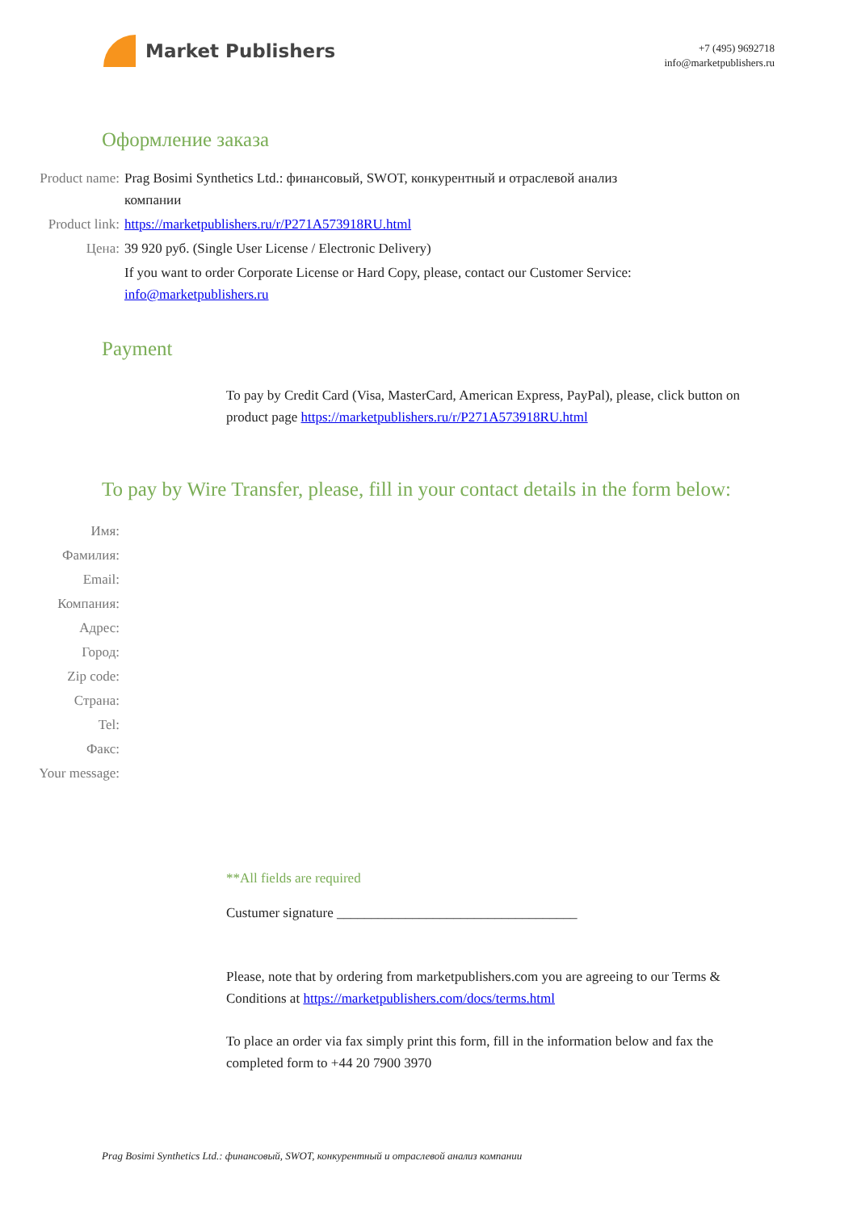Market Publishers
+7 (495) 9692718
info@marketpublishers.ru
Оформление заказа
Product name: Prag Bosimi Synthetics Ltd.: финансовый, SWOT, конкурентный и отраслевой анализ компании
Product link: https://marketpublishers.ru/r/P271A573918RU.html
Цена: 39 920 руб. (Single User License / Electronic Delivery)
If you want to order Corporate License or Hard Copy, please, contact our Customer Service: info@marketpublishers.ru
Payment
To pay by Credit Card (Visa, MasterCard, American Express, PayPal), please, click button on product page https://marketpublishers.ru/r/P271A573918RU.html
To pay by Wire Transfer, please, fill in your contact details in the form below:
Имя:
Фамилия:
Email:
Компания:
Адрес:
Город:
Zip code:
Страна:
Tel:
Факс:
Your message:
**All fields are required
Custumer signature ___________________________________
Please, note that by ordering from marketpublishers.com you are agreeing to our Terms & Conditions at https://marketpublishers.com/docs/terms.html
To place an order via fax simply print this form, fill in the information below and fax the completed form to +44 20 7900 3970
Prag Bosimi Synthetics Ltd.: финансовый, SWOT, конкурентный и отраслевой анализ компании